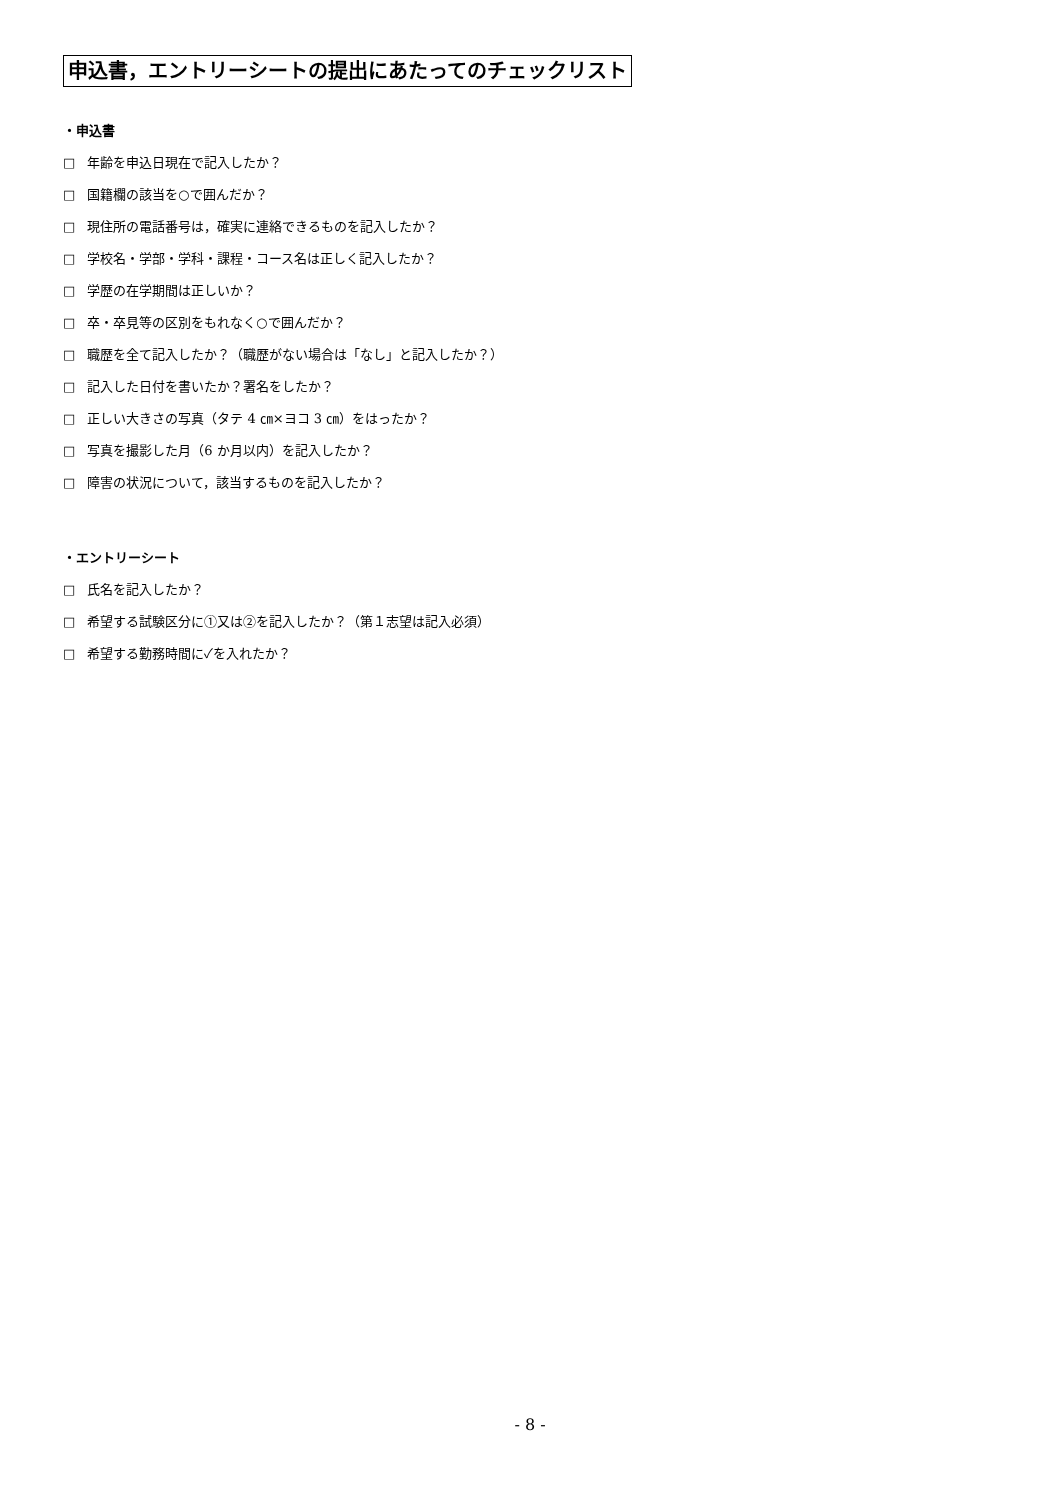申込書，エントリーシートの提出にあたってのチェックリスト
・申込書
□ 年齢を申込日現在で記入したか？
□ 国籍欄の該当を○で囲んだか？
□ 現住所の電話番号は，確実に連絡できるものを記入したか？
□ 学校名・学部・学科・課程・コース名は正しく記入したか？
□ 学歴の在学期間は正しいか？
□ 卒・卒見等の区別をもれなく○で囲んだか？
□ 職歴を全て記入したか？（職歴がない場合は「なし」と記入したか？）
□ 記入した日付を書いたか？署名をしたか？
□ 正しい大きさの写真（タテ 4 ㎝×ヨコ 3 ㎝）をはったか？
□ 写真を撮影した月（6 か月以内）を記入したか？
□ 障害の状況について，該当するものを記入したか？
・エントリーシート
□ 氏名を記入したか？
□ 希望する試験区分に①又は②を記入したか？（第１志望は記入必須）
□ 希望する勤務時間に✓を入れたか？
- 8 -